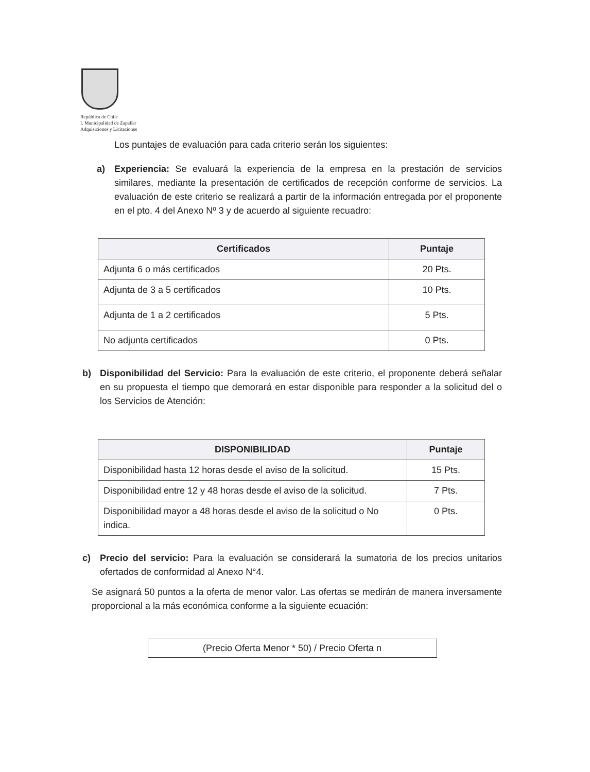República de Chile
I. Municipalidad de Zapallar
Adquisiciones y Licitaciones
Los puntajes de evaluación para cada criterio serán los siguientes:
a) Experiencia: Se evaluará la experiencia de la empresa en la prestación de servicios similares, mediante la presentación de certificados de recepción conforme de servicios. La evaluación de este criterio se realizará a partir de la información entregada por el proponente en el pto. 4 del Anexo Nº 3 y de acuerdo al siguiente recuadro:
| Certificados | Puntaje |
| --- | --- |
| Adjunta 6 o más certificados | 20 Pts. |
| Adjunta de 3 a 5 certificados | 10 Pts. |
| Adjunta de 1 a 2 certificados | 5 Pts. |
| No adjunta certificados | 0 Pts. |
b) Disponibilidad del Servicio: Para la evaluación de este criterio, el proponente deberá señalar en su propuesta el tiempo que demorará en estar disponible para responder a la solicitud del o los Servicios de Atención:
| DISPONIBILIDAD | Puntaje |
| --- | --- |
| Disponibilidad hasta 12 horas desde el aviso de la solicitud. | 15 Pts. |
| Disponibilidad entre 12 y 48 horas desde el aviso de la solicitud. | 7 Pts. |
| Disponibilidad mayor a 48 horas desde el aviso de la solicitud o No indica. | 0 Pts. |
c) Precio del servicio: Para la evaluación se considerará la sumatoria de los precios unitarios ofertados de conformidad al Anexo N°4.
Se asignará 50 puntos a la oferta de menor valor. Las ofertas se medirán de manera inversamente proporcional a la más económica conforme a la siguiente ecuación:
(Precio Oferta Menor * 50) / Precio Oferta n